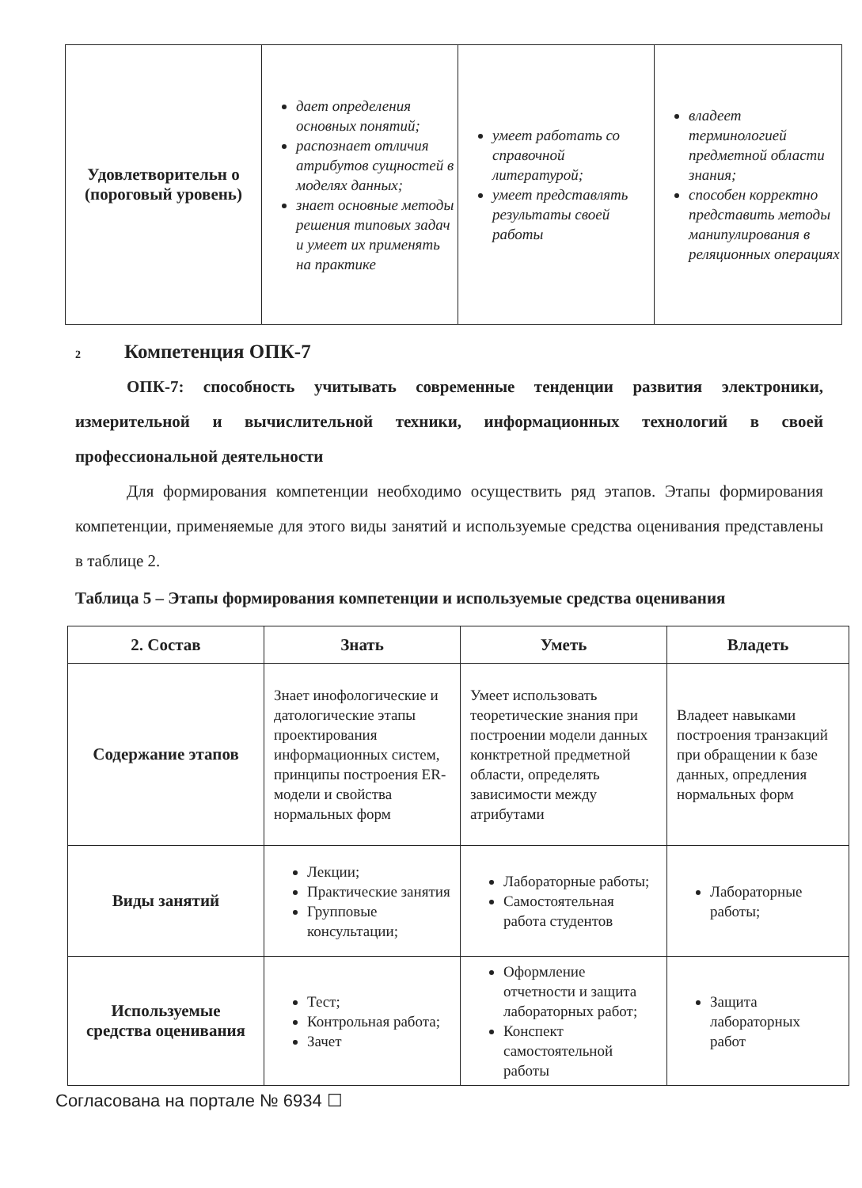| Удовлетворительн о (пороговый уровень) | дает определения основных понятий; распознает отличия атрибутов сущностей в моделях данных; знает основные методы решения типовых задач и умеет их применять на практике | умеет работать со справочной литературой; умеет представлять результаты своей работы | владеет терминологией предметной области знания; способен корректно представить методы манипулирования в реляционных операциях |
2 Компетенция ОПК-7
ОПК-7: способность учитывать современные тенденции развития электроники, измерительной и вычислительной техники, информационных технологий в своей профессиональной деятельности
Для формирования компетенции необходимо осуществить ряд этапов. Этапы формирования компетенции, применяемые для этого виды занятий и используемые средства оценивания представлены в таблице 2.
Таблица 5 – Этапы формирования компетенции и используемые средства оценивания
| 2. Состав | Знать | Уметь | Владеть |
| --- | --- | --- | --- |
| Содержание этапов | Знает инофологические и датологические этапы проектирования информационных систем, принципы построения ER-модели и свойства нормальных форм | Умеет использовать теоретические знания при построении модели данных конктретной предметной области, определять зависимости между атрибутами | Владеет навыками построения транзакций при обращении к базе данных, опредления нормальных форм |
| Виды занятий | Лекции; Практические занятия Групповые консультации; | Лабораторные работы; Самостоятельная работа студентов | Лабораторные работы; |
| Используемые средства оценивания | Тест; Контрольная работа; Зачет | Оформление отчетности и защита лабораторных работ; Конспект самостоятельной работы | Защита лабораторных работ |
Согласована на портале № 6934 ☐